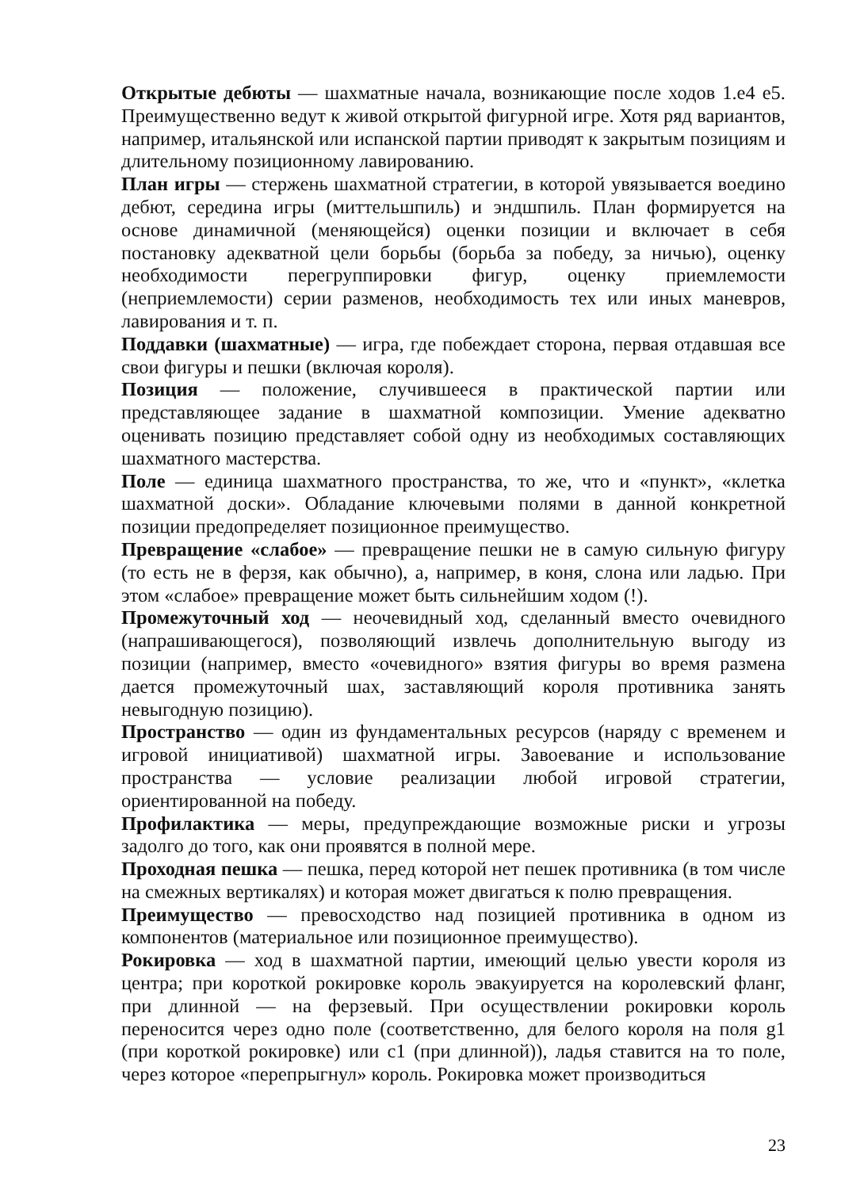Открытые дебюты — шахматные начала, возникающие после ходов 1.e4 e5. Преимущественно ведут к живой открытой фигурной игре. Хотя ряд вариантов, например, итальянской или испанской партии приводят к закрытым позициям и длительному позиционному лавированию.
План игры — стержень шахматной стратегии, в которой увязывается воедино дебют, середина игры (миттельшпиль) и эндшпиль. План формируется на основе динамичной (меняющейся) оценки позиции и включает в себя постановку адекватной цели борьбы (борьба за победу, за ничью), оценку необходимости перегруппировки фигур, оценку приемлемости (неприемлемости) серии разменов, необходимость тех или иных маневров, лавирования и т. п.
Поддавки (шахматные) — игра, где побеждает сторона, первая отдавшая все свои фигуры и пешки (включая короля).
Позиция — положение, случившееся в практической партии или представляющее задание в шахматной композиции. Умение адекватно оценивать позицию представляет собой одну из необходимых составляющих шахматного мастерства.
Поле — единица шахматного пространства, то же, что и «пункт», «клетка шахматной доски». Обладание ключевыми полями в данной конкретной позиции предопределяет позиционное преимущество.
Превращение «слабое» — превращение пешки не в самую сильную фигуру (то есть не в ферзя, как обычно), а, например, в коня, слона или ладью. При этом «слабое» превращение может быть сильнейшим ходом (!).
Промежуточный ход — неочевидный ход, сделанный вместо очевидного (напрашивающегося), позволяющий извлечь дополнительную выгоду из позиции (например, вместо «очевидного» взятия фигуры во время размена дается промежуточный шах, заставляющий короля противника занять невыгодную позицию).
Пространство — один из фундаментальных ресурсов (наряду с временем и игровой инициативой) шахматной игры. Завоевание и использование пространства — условие реализации любой игровой стратегии, ориентированной на победу.
Профилактика — меры, предупреждающие возможные риски и угрозы задолго до того, как они проявятся в полной мере.
Проходная пешка — пешка, перед которой нет пешек противника (в том числе на смежных вертикалях) и которая может двигаться к полю превращения.
Преимущество — превосходство над позицией противника в одном из компонентов (материальное или позиционное преимущество).
Рокировка — ход в шахматной партии, имеющий целью увести короля из центра; при короткой рокировке король эвакуируется на королевский фланг, при длинной — на ферзевый. При осуществлении рокировки король переносится через одно поле (соответственно, для белого короля на поля g1 (при короткой рокировке) или c1 (при длинной)), ладья ставится на то поле, через которое «перепрыгнул» король. Рокировка может производиться
23